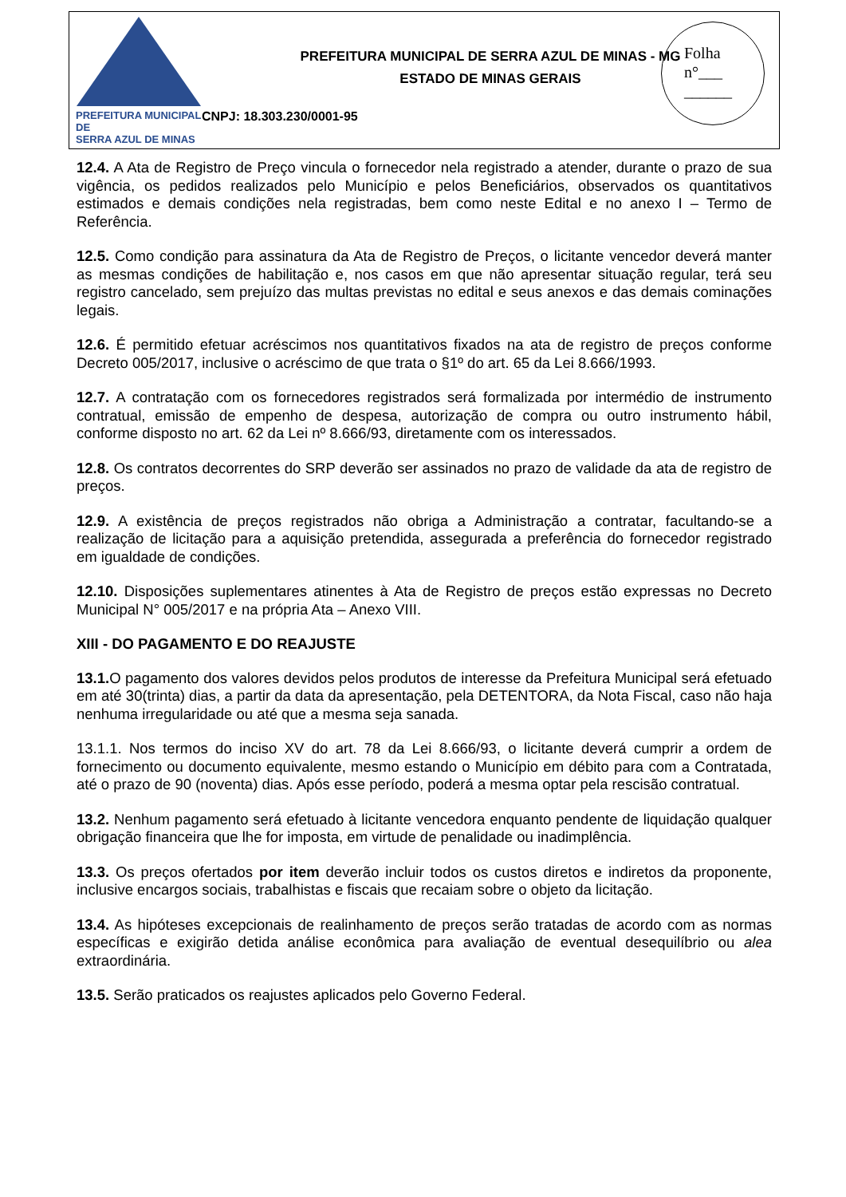PREFEITURA MUNICIPAL DE
SERRA AZUL DE MINAS
PREFEITURA MUNICIPAL DE SERRA AZUL DE MINAS - MG
ESTADO DE MINAS GERAIS
CNPJ: 18.303.230/0001-95
Folha
n°___
______
12.4. A Ata de Registro de Preço vincula o fornecedor nela registrado a atender, durante o prazo de sua vigência, os pedidos realizados pelo Município e pelos Beneficiários, observados os quantitativos estimados e demais condições nela registradas, bem como neste Edital e no anexo I – Termo de Referência.
12.5. Como condição para assinatura da Ata de Registro de Preços, o licitante vencedor deverá manter as mesmas condições de habilitação e, nos casos em que não apresentar situação regular, terá seu registro cancelado, sem prejuízo das multas previstas no edital e seus anexos e das demais cominações legais.
12.6. É permitido efetuar acréscimos nos quantitativos fixados na ata de registro de preços conforme Decreto 005/2017, inclusive o acréscimo de que trata o §1º do art. 65 da Lei 8.666/1993.
12.7. A contratação com os fornecedores registrados será formalizada por intermédio de instrumento contratual, emissão de empenho de despesa, autorização de compra ou outro instrumento hábil, conforme disposto no art. 62 da Lei nº 8.666/93, diretamente com os interessados.
12.8. Os contratos decorrentes do SRP deverão ser assinados no prazo de validade da ata de registro de preços.
12.9. A existência de preços registrados não obriga a Administração a contratar, facultando-se a realização de licitação para a aquisição pretendida, assegurada a preferência do fornecedor registrado em igualdade de condições.
12.10. Disposições suplementares atinentes à Ata de Registro de preços estão expressas no Decreto Municipal N° 005/2017 e na própria Ata – Anexo VIII.
XIII - DO PAGAMENTO E DO REAJUSTE
13.1. O pagamento dos valores devidos pelos produtos de interesse da Prefeitura Municipal será efetuado em até 30(trinta) dias, a partir da data da apresentação, pela DETENTORA, da Nota Fiscal, caso não haja nenhuma irregularidade ou até que a mesma seja sanada.
13.1.1. Nos termos do inciso XV do art. 78 da Lei 8.666/93, o licitante deverá cumprir a ordem de fornecimento ou documento equivalente, mesmo estando o Município em débito para com a Contratada, até o prazo de 90 (noventa) dias. Após esse período, poderá a mesma optar pela rescisão contratual.
13.2. Nenhum pagamento será efetuado à licitante vencedora enquanto pendente de liquidação qualquer obrigação financeira que lhe for imposta, em virtude de penalidade ou inadimplência.
13.3. Os preços ofertados por item deverão incluir todos os custos diretos e indiretos da proponente, inclusive encargos sociais, trabalhistas e fiscais que recaiam sobre o objeto da licitação.
13.4. As hipóteses excepcionais de realinhamento de preços serão tratadas de acordo com as normas específicas e exigirão detida análise econômica para avaliação de eventual desequilíbrio ou alea extraordinária.
13.5. Serão praticados os reajustes aplicados pelo Governo Federal.